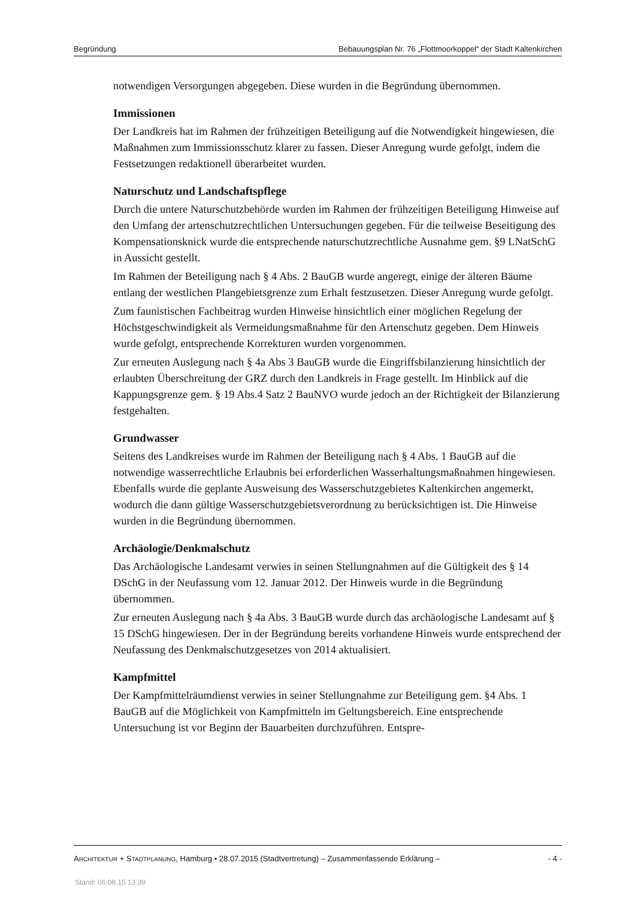Begründung Bebauungsplan Nr. 76 „Flottmoorkoppel“ der Stadt Kaltenkirchen
notwendigen Versorgungen abgegeben. Diese wurden in die Begründung übernommen.
Immissionen
Der Landkreis hat im Rahmen der frühzeitigen Beteiligung auf die Notwendigkeit hingewiesen, die Maßnahmen zum Immissionsschutz klarer zu fassen. Dieser Anregung wurde gefolgt, indem die Festsetzungen redaktionell überarbeitet wurden.
Naturschutz und Landschaftspflege
Durch die untere Naturschutzbehörde wurden im Rahmen der frühzeitigen Beteiligung Hinweise auf den Umfang der artenschutzrechtlichen Untersuchungen gegeben. Für die teilweise Beseitigung des Kompensationsknick wurde die entsprechende naturschutzrechtliche Ausnahme gem. §9 LNatSchG in Aussicht gestellt.
Im Rahmen der Beteiligung nach § 4 Abs. 2 BauGB wurde angeregt, einige der älteren Bäume entlang der westlichen Plangebietsgrenze zum Erhalt festzusetzen. Dieser Anregung wurde gefolgt.
Zum faunistischen Fachbeitrag wurden Hinweise hinsichtlich einer möglichen Regelung der Höchstgeschwindigkeit als Vermeidungsmaßnahme für den Artenschutz gegeben. Dem Hinweis wurde gefolgt, entsprechende Korrekturen wurden vorgenommen.
Zur erneuten Auslegung nach § 4a Abs 3 BauGB wurde die Eingriffsbilanzierung hinsichtlich der erlaubten Überschreitung der GRZ durch den Landkreis in Frage gestellt. Im Hinblick auf die Kappungsgrenze gem. § 19 Abs.4 Satz 2 BauNVO wurde jedoch an der Richtigkeit der Bilanzierung festgehalten.
Grundwasser
Seitens des Landkreises wurde im Rahmen der Beteiligung nach § 4 Abs. 1 BauGB auf die notwendige wasserrechtliche Erlaubnis bei erforderlichen Wasserhaltungsmaßnahmen hingewiesen. Ebenfalls wurde die geplante Ausweisung des Wasserschutzgebietes Kaltenkirchen angemerkt, wodurch die dann gültige Wasserschutzgebietsverordnung zu berücksichtigen ist. Die Hinweise wurden in die Begründung übernommen.
Archäologie/Denkmalschutz
Das Archäologische Landesamt verwies in seinen Stellungnahmen auf die Gültigkeit des § 14 DSchG in der Neufassung vom 12. Januar 2012. Der Hinweis wurde in die Begründung übernommen.
Zur erneuten Auslegung nach § 4a Abs. 3 BauGB wurde durch das archäologische Landesamt auf § 15 DSchG hingewiesen. Der in der Begründung bereits vorhandene Hinweis wurde entsprechend der Neufassung des Denkmalschutzgesetzes von 2014 aktualisiert.
Kampfmittel
Der Kampfmittelräumdienst verwies in seiner Stellungnahme zur Beteiligung gem. §4 Abs. 1 BauGB auf die Möglichkeit von Kampfmitteln im Geltungsbereich. Eine entsprechende Untersuchung ist vor Beginn der Bauarbeiten durchzuführen. Entspre-
ARCHITEKTUR + STADTPLANUNG, Hamburg • 28.07.2015 (Stadtvertretung) – Zusammenfassende Erklärung – - 4 -
Stand: 06.08.15 13:39